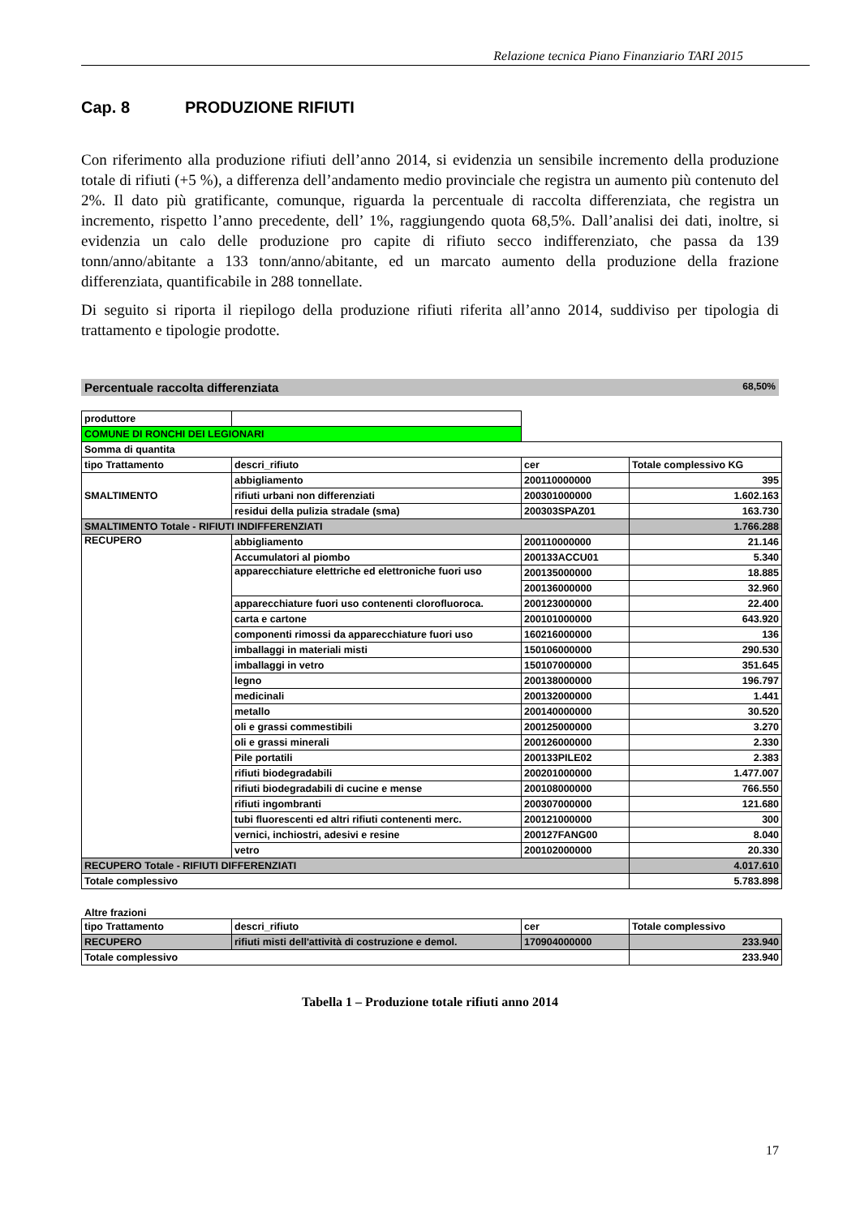Relazione tecnica Piano Finanziario TARI 2015
Cap. 8 PRODUZIONE RIFIUTI
Con riferimento alla produzione rifiuti dell’anno 2014, si evidenzia un sensibile incremento della produzione totale di rifiuti (+5 %), a differenza dell’andamento medio provinciale che registra un aumento più contenuto del 2%. Il dato più gratificante, comunque, riguarda la percentuale di raccolta differenziata, che registra un incremento, rispetto l’anno precedente, dell’ 1%, raggiungendo quota 68,5%. Dall’analisi dei dati, inoltre, si evidenzia un calo delle produzione pro capite di rifiuto secco indifferenziato, che passa da 139 tonn/anno/abitante a 133 tonn/anno/abitante, ed un marcato aumento della produzione della frazione differenziata, quantificabile in 288 tonnellate.
Di seguito si riporta il riepilogo della produzione rifiuti riferita all’anno 2014, suddiviso per tipologia di trattamento e tipologie prodotte.
Percentuale raccolta differenziata 68,50%
| produttore | | | |
| COMUNE DI RONCHI DEI LEGIONARI | | | |
| Somma di quantita | | | |
| tipo Trattamento | descri_rifiuto | cer | Totale complessivo KG |
| SMALTIMENTO | abbigliamento | 200110000000 | 395 |
| | rifiuti urbani non differenziati | 200301000000 | 1.602.163 |
| | residui della pulizia stradale (sma) | 200303SPAZ01 | 163.730 |
| SMALTIMENTO Totale - RIFIUTI INDIFFERENZIATI | | | 1.766.288 |
| RECUPERO | abbigliamento | 200110000000 | 21.146 |
| | Accumulatori al piombo | 200133ACCU01 | 5.340 |
| | apparecchiature elettriche ed elettroniche fuori uso | 200135000000 | 18.885 |
| | | 200136000000 | 32.960 |
| | apparecchiature fuori uso contenenti clorofluoroca. | 200123000000 | 22.400 |
| | carta e cartone | 200101000000 | 643.920 |
| | componenti rimossi da apparecchiature fuori uso | 160216000000 | 136 |
| | imballaggi in materiali misti | 150106000000 | 290.530 |
| | imballaggi in vetro | 150107000000 | 351.645 |
| | legno | 200138000000 | 196.797 |
| | medicinali | 200132000000 | 1.441 |
| | metallo | 200140000000 | 30.520 |
| | oli e grassi commestibili | 200125000000 | 3.270 |
| | oli e grassi minerali | 200126000000 | 2.330 |
| | Pile portatili | 200133PILE02 | 2.383 |
| | rifiuti biodegradabili | 200201000000 | 1.477.007 |
| | rifiuti biodegradabili di cucine e mense | 200108000000 | 766.550 |
| | rifiuti ingombranti | 200307000000 | 121.680 |
| | tubi fluorescenti ed altri rifiuti contenenti merc. | 200121000000 | 300 |
| | vernici, inchiostri, adesivi e resine | 200127FANG00 | 8.040 |
| | vetro | 200102000000 | 20.330 |
| RECUPERO Totale - RIFIUTI DIFFERENZIATI | | | 4.017.610 |
| Totale complessivo | | | 5.783.898 |
Altre frazioni
| tipo Trattamento | descri_rifiuto | cer | Totale complessivo |
| RECUPERO | rifiuti misti dell'attività di costruzione e demol. | 170904000000 | 233.940 |
| Totale complessivo | | | 233.940 |
Tabella 1 – Produzione totale rifiuti anno 2014
17